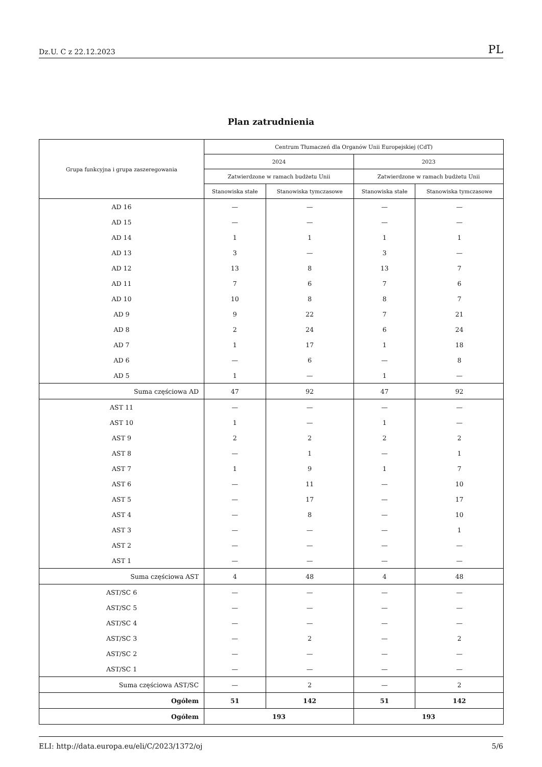Dz.U. C z 22.12.2023 PL
Plan zatrudnienia
| Grupa funkcyjna i grupa zaszeregowania | Centrum Tłumaczeń dla Organów Unii Europejskiej (CdT) | | | |
| --- | --- | --- | --- | --- |
| | 2024 | | 2023 | |
| | Zatwierdzone w ramach budżetu Unii | | Zatwierdzone w ramach budżetu Unii | |
| | Stanowiska stałe | Stanowiska tymczasowe | Stanowiska stałe | Stanowiska tymczasowe |
| AD 16 | — | — | — | — |
| AD 15 | — | — | — | — |
| AD 14 | 1 | 1 | 1 | 1 |
| AD 13 | 3 | — | 3 | — |
| AD 12 | 13 | 8 | 13 | 7 |
| AD 11 | 7 | 6 | 7 | 6 |
| AD 10 | 10 | 8 | 8 | 7 |
| AD 9 | 9 | 22 | 7 | 21 |
| AD 8 | 2 | 24 | 6 | 24 |
| AD 7 | 1 | 17 | 1 | 18 |
| AD 6 | — | 6 | — | 8 |
| AD 5 | 1 | — | 1 | — |
| Suma częściowa AD | 47 | 92 | 47 | 92 |
| AST 11 | — | — | — | — |
| AST 10 | 1 | — | 1 | — |
| AST 9 | 2 | 2 | 2 | 2 |
| AST 8 | — | 1 | — | 1 |
| AST 7 | 1 | 9 | 1 | 7 |
| AST 6 | — | 11 | — | 10 |
| AST 5 | — | 17 | — | 17 |
| AST 4 | — | 8 | — | 10 |
| AST 3 | — | — | — | 1 |
| AST 2 | — | — | — | — |
| AST 1 | — | — | — | — |
| Suma częściowa AST | 4 | 48 | 4 | 48 |
| AST/SC 6 | — | — | — | — |
| AST/SC 5 | — | — | — | — |
| AST/SC 4 | — | — | — | — |
| AST/SC 3 | — | 2 | — | 2 |
| AST/SC 2 | — | — | — | — |
| AST/SC 1 | — | — | — | — |
| Suma częściowa AST/SC | — | 2 | — | 2 |
| Ogółem | 51 | 142 | 51 | 142 |
| Ogółem | 193 | | 193 | |
ELI: http://data.europa.eu/eli/C/2023/1372/oj 5/6